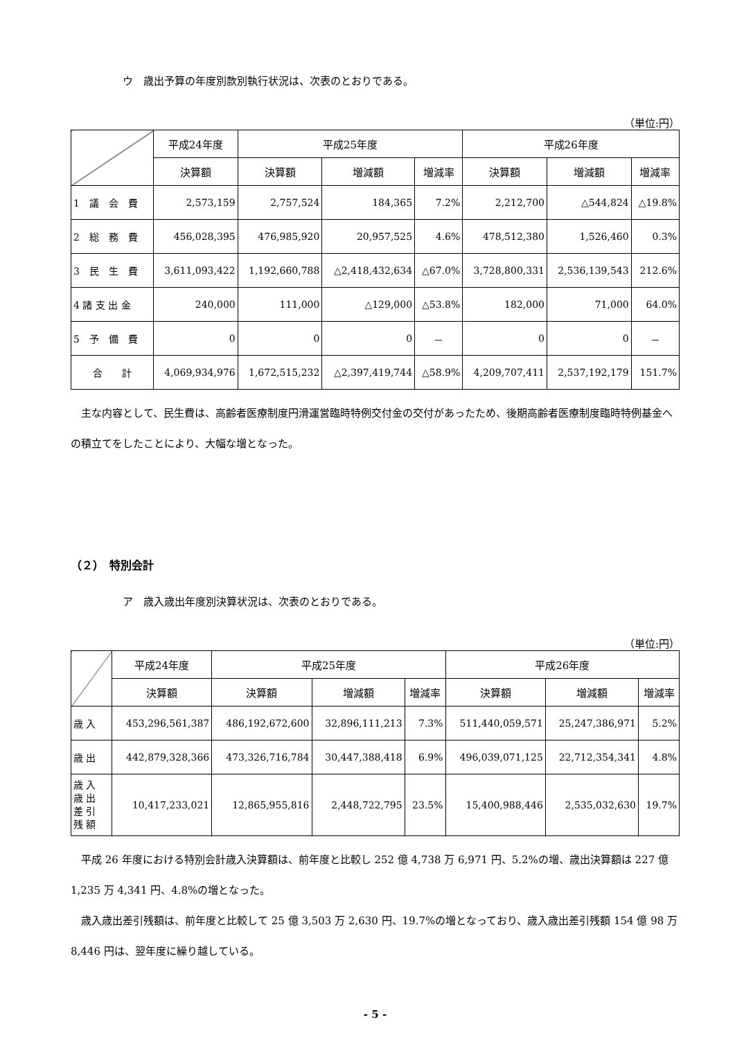ウ　歳出予算の年度別款別執行状況は、次表のとおりである。
（単位:円）
| | 平成24年度 | 平成25年度 | | | 平成26年度 | | |
| --- | --- | --- | --- | --- | --- | --- | --- |
| | 決算額 | 決算額 | 増減額 | 増減率 | 決算額 | 増減額 | 増減率 |
| 1 議 会 費 | 2,573,159 | 2,757,524 | 184,365 | 7.2% | 2,212,700 | △544,824 | △19.8% |
| 2 総 務 費 | 456,028,395 | 476,985,920 | 20,957,525 | 4.6% | 478,512,380 | 1,526,460 | 0.3% |
| 3 民 生 費 | 3,611,093,422 | 1,192,660,788 | △2,418,432,634 | △67.0% | 3,728,800,331 | 2,536,139,543 | 212.6% |
| 4 諸 支 出 金 | 240,000 | 111,000 | △129,000 | △53.8% | 182,000 | 71,000 | 64.0% |
| 5 予 備 費 | 0 | 0 | 0 | － | 0 | 0 | － |
| 合 計 | 4,069,934,976 | 1,672,515,232 | △2,397,419,744 | △58.9% | 4,209,707,411 | 2,537,192,179 | 151.7% |
主な内容として、民生費は、高齢者医療制度円滑運営臨時特例交付金の交付があったため、後期高齢者医療制度臨時特例基金への積立てをしたことにより、大幅な増となった。
（２）　特別会計
ア　歳入歳出年度別決算状況は、次表のとおりである。
（単位:円）
| | 平成24年度 | 平成25年度 | | | 平成26年度 | | |
| --- | --- | --- | --- | --- | --- | --- | --- |
| | 決算額 | 決算額 | 増減額 | 増減率 | 決算額 | 増減額 | 増減率 |
| 歳 入 | 453,296,561,387 | 486,192,672,600 | 32,896,111,213 | 7.3% | 511,440,059,571 | 25,247,386,971 | 5.2% |
| 歳 出 | 442,879,328,366 | 473,326,716,784 | 30,447,388,418 | 6.9% | 496,039,071,125 | 22,712,354,341 | 4.8% |
| 歳 入 歳 出 差 引 残 額 | 10,417,233,021 | 12,865,955,816 | 2,448,722,795 | 23.5% | 15,400,988,446 | 2,535,032,630 | 19.7% |
平成 26 年度における特別会計歳入決算額は、前年度と比較し 252 億 4,738 万 6,971 円、5.2%の増、歳出決算額は 227 億 1,235 万 4,341 円、4.8%の増となった。
歳入歳出差引残額は、前年度と比較して 25 億 3,503 万 2,630 円、19.7%の増となっており、歳入歳出差引残額 154 億 98 万 8,446 円は、翌年度に繰り越している。
- 5 -